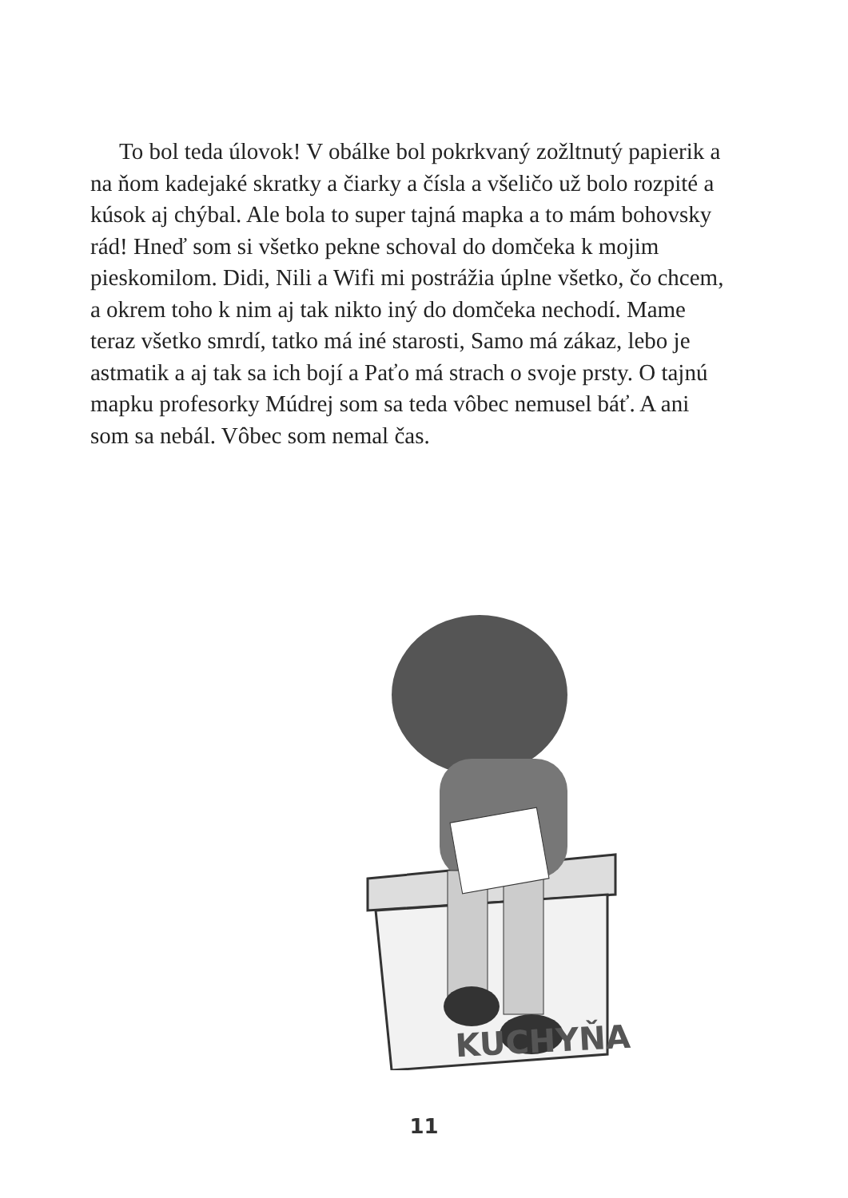To bol teda úlovok! V obálke bol pokrkvaný zožltnutý papierik a na ňom kadejaké skratky a čiarky a čísla a všeličo už bolo rozpité a kúsok aj chýbal. Ale bola to super tajná mapka a to mám bohovsky rád! Hneď som si všetko pekne schoval do domčeka k mojim pieskomilom. Didi, Nili a Wifi mi postrážia úplne všetko, čo chcem, a okrem toho k nim aj tak nikto iný do domčeka nechodí. Mame teraz všetko smrdí, tatko má iné starosti, Samo má zákaz, lebo je astmatik a aj tak sa ich bojí a Paťo má strach o svoje prsty. O tajnú mapku profesorky Múdrej som sa teda vôbec nemusel báť. A ani som sa nebál. Vôbec som nemal čas.
KUCHYŇA
11